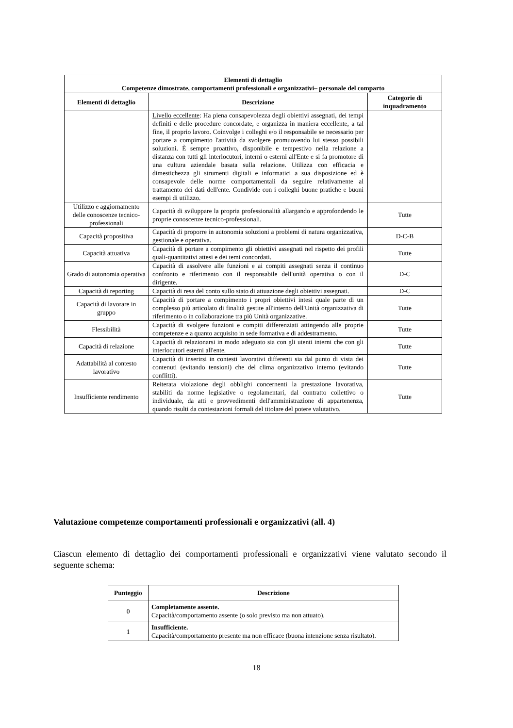| Elementi di dettaglio Competenze dimostrate, comportamenti professionali e organizzativi– personale del comparto | | |
| --- | --- | --- |
| Elementi di dettaglio | Descrizione | Categorie di inquadramento |
| | Livello eccellente : Ha piena consapevolezza degli obiettivi assegnati, dei tempi definiti e delle procedure concordate, e organizza in maniera eccellente, a tal fine, il proprio lavoro. Coinvolge i colleghi e/o il responsabile se necessario per portare a compimento l'attività da svolgere promuovendo lui stesso possibili soluzioni. È sempre proattivo, disponibile e tempestivo nella relazione a distanza con tutti gli interlocutori, interni o esterni all'Ente e si fa promotore di una cultura aziendale basata sulla relazione. Utilizza con efficacia e dimestichezza gli strumenti digitali e informatici a sua disposizione ed è consapevole delle norme comportamentali da seguire relativamente al trattamento dei dati dell'ente. Condivide con i colleghi buone pratiche e buoni esempi di utilizzo. | |
| Utilizzo e aggiornamento delle conoscenze tecnico-professionali | Capacità di sviluppare la propria professionalità allargando e approfondendo le proprie conoscenze tecnico-professionali. | Tutte |
| Capacità propositiva | Capacità di proporre in autonomia soluzioni a problemi di natura organizzativa, gestionale e operativa. | D-C-B |
| Capacità attuativa | Capacità di portare a compimento gli obiettivi assegnati nel rispetto dei profili quali-quantitativi attesi e dei temi concordati. | Tutte |
| Grado di autonomia operativa | Capacità di assolvere alle funzioni e ai compiti assegnati senza il continuo confronto e riferimento con il responsabile dell'unità operativa o con il dirigente. | D-C |
| Capacità di reporting | Capacità di resa del conto sullo stato di attuazione degli obiettivi assegnati. | D-C |
| Capacità di lavorare in gruppo | Capacità di portare a compimento i propri obiettivi intesi quale parte di un complesso più articolato di finalità gestite all'interno dell'Unità organizzativa di riferimento o in collaborazione tra più Unità organizzative. | Tutte |
| Flessibilità | Capacità di svolgere funzioni e compiti differenziati attingendo alle proprie competenze e a quanto acquisito in sede formativa e di addestramento. | Tutte |
| Capacità di relazione | Capacità di relazionarsi in modo adeguato sia con gli utenti interni che con gli interlocutori esterni all'ente. | Tutte |
| Adattabilità al contesto lavorativo | Capacità di inserirsi in contesti lavorativi differenti sia dal punto di vista dei contenuti (evitando tensioni) che del clima organizzativo interno (evitando conflitti). | Tutte |
| Insufficiente rendimento | Reiterata violazione degli obblighi concernenti la prestazione lavorativa, stabiliti da norme legislative o regolamentari, dal contratto collettivo o individuale, da atti e provvedimenti dell'amministrazione di appartenenza, quando risulti da contestazioni formali del titolare del potere valutativo. | Tutte |
Valutazione competenze comportamenti professionali e organizzativi (all. 4)
Ciascun elemento di dettaglio dei comportamenti professionali e organizzativi viene valutato secondo il seguente schema:
| Punteggio | Descrizione |
| --- | --- |
| 0 | Completamente assente. Capacità/comportamento assente (o solo previsto ma non attuato). |
| 1 | Insufficiente. Capacità/comportamento presente ma non efficace (buona intenzione senza risultato). |
18